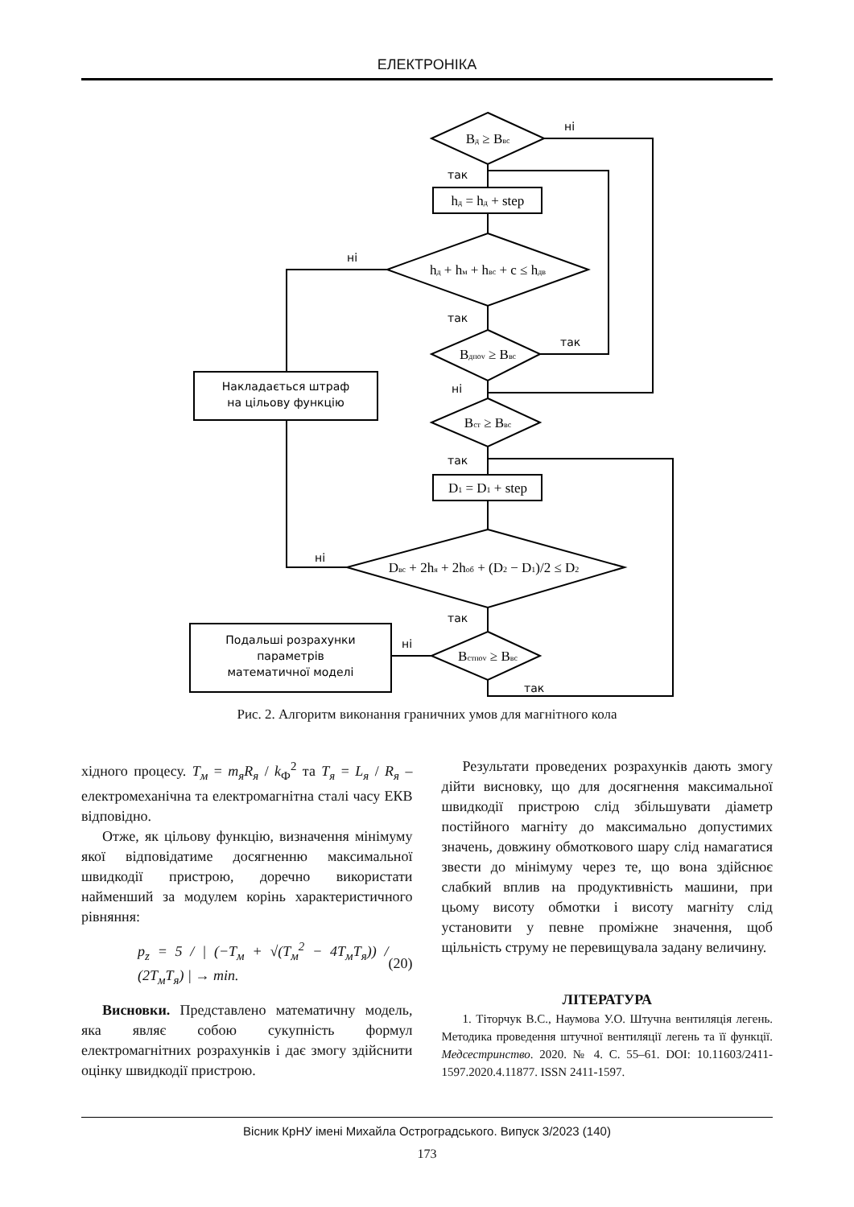ЕЛЕКТРОНІКА
ні
так
ні
так
так
ні
так
ні
так
ні
так
Накладається штраф
на цільову функцію
Подальші розрахунки
параметрів
математичної моделі
Bд ≥ Bвс
hд = hд + step
hд + hм + hвс + c ≤ hдв
Bдпоv ≥ Bвс
Bст ≥ Bвс
D1 = D1 + step
Dвс + 2hя + 2hоб + (D2 − D1)/2 ≤ D2
Bстпоv ≥ Bвс
Рис. 2. Алгоритм виконання граничних умов для магнітного кола
хідного процесу. T<sub>м</sub> = m<sub>я</sub>R<sub>я</sub> / k<sub>Ф</sub><sup>2</sup> та T<sub>я</sub> = L<sub>я</sub> / R<sub>я</sub> – електромеханічна та електромагнітна сталі часу ЕКВ відповідно.
Отже, як цільову функцію, визначення мінімуму якої відповідатиме досягненню максимальної швидкодії пристрою, доречно використати найменший за модулем корінь характеристичного рівняння:
p<sub>z</sub> = 5 / | (−T<sub>м</sub> + √(T<sub>м</sub><sup>2</sup> − 4T<sub>м</sub>T<sub>я</sub>)) / (2T<sub>м</sub>T<sub>я</sub>) | → min. (20)
Висновки. Представлено математичну модель, яка являє собою сукупність формул електромагнітних розрахунків і дає змогу здійснити оцінку швидкодії пристрою.
Результати проведених розрахунків дають змогу дійти висновку, що для досягнення максимальної швидкодії пристрою слід збільшувати діаметр постійного магніту до максимально допустимих значень, довжину обмоткового шару слід намагатися звести до мінімуму через те, що вона здійснює слабкий вплив на продуктивність машини, при цьому висоту обмотки і висоту магніту слід установити у певне проміжне значення, щоб щільність струму не перевищувала задану величину.
ЛІТЕРАТУРА
1. Тіторчук В.С., Наумова У.О. Штучна вентиляція легень. Методика проведення штучної вентиляції легень та її функції. Медсестринство. 2020. № 4. С. 55–61. DOI: 10.11603/2411-1597.2020.4.11877. ISSN 2411-1597.
Вісник КрНУ імені Михайла Остроградського. Випуск 3/2023 (140)
173